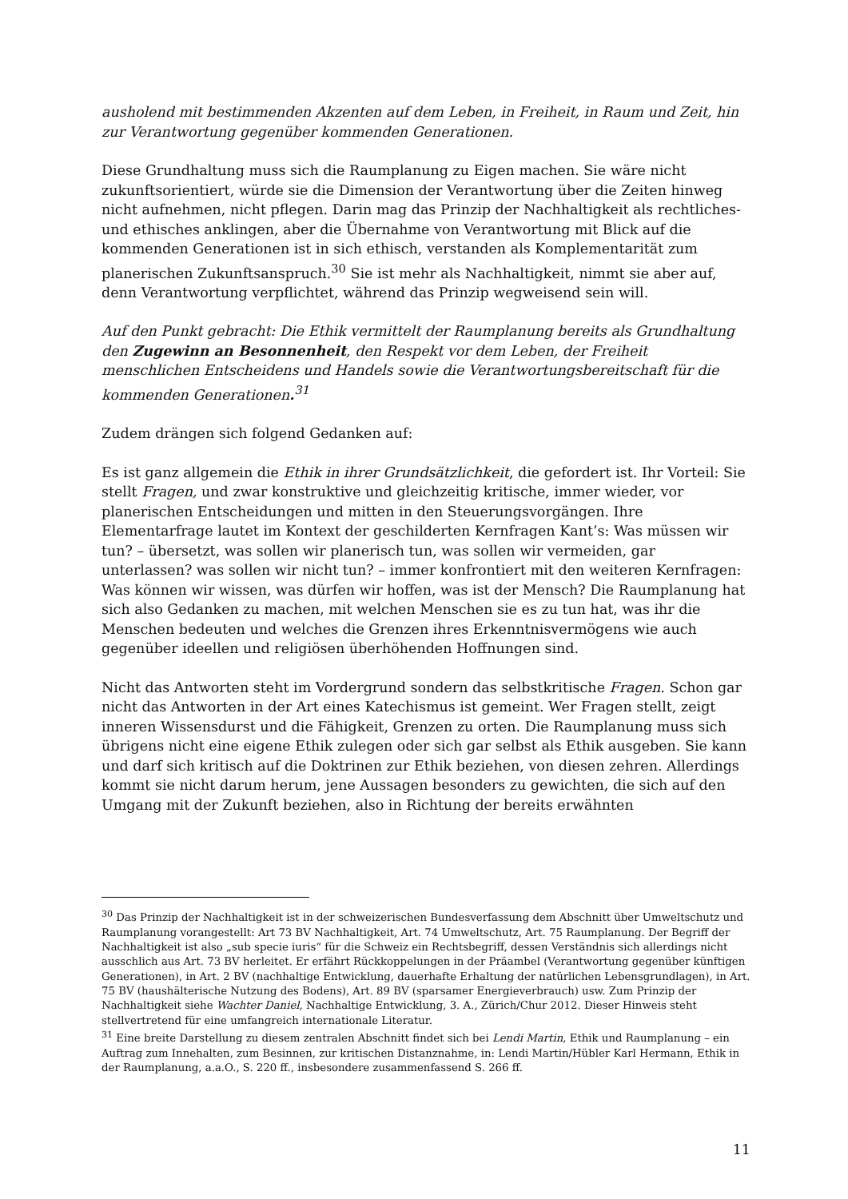ausholend mit bestimmenden Akzenten auf dem Leben, in Freiheit, in Raum und Zeit, hin zur Verantwortung gegenüber kommenden Generationen.
Diese Grundhaltung muss sich die Raumplanung zu Eigen machen. Sie wäre nicht zukunftsorientiert, würde sie die Dimension der Verantwortung über die Zeiten hinweg nicht aufnehmen, nicht pflegen. Darin mag das Prinzip der Nachhaltigkeit als rechtliches- und ethisches anklingen, aber die Übernahme von Verantwortung mit Blick auf die kommenden Generationen ist in sich ethisch, verstanden als Komplementarität zum planerischen Zukunftsanspruch.<sup>30</sup> Sie ist mehr als Nachhaltigkeit, nimmt sie aber auf, denn Verantwortung verpflichtet, während das Prinzip wegweisend sein will.
Auf den Punkt gebracht: Die Ethik vermittelt der Raumplanung bereits als Grundhaltung den Zugewinn an Besonnenheit, den Respekt vor dem Leben, der Freiheit menschlichen Entscheidens und Handels sowie die Verantwortungsbereitschaft für die kommenden Generationen.<sup>31</sup>
Zudem drängen sich folgend Gedanken auf:
Es ist ganz allgemein die Ethik in ihrer Grundsätzlichkeit, die gefordert ist. Ihr Vorteil: Sie stellt Fragen, und zwar konstruktive und gleichzeitig kritische, immer wieder, vor planerischen Entscheidungen und mitten in den Steuerungsvorgängen. Ihre Elementarfrage lautet im Kontext der geschilderten Kernfragen Kant’s: Was müssen wir tun? – übersetzt, was sollen wir planerisch tun, was sollen wir vermeiden, gar unterlassen? was sollen wir nicht tun? – immer konfrontiert mit den weiteren Kernfragen: Was können wir wissen, was dürfen wir hoffen, was ist der Mensch? Die Raumplanung hat sich also Gedanken zu machen, mit welchen Menschen sie es zu tun hat, was ihr die Menschen bedeuten und welches die Grenzen ihres Erkenntnisvermögens wie auch gegenüber ideellen und religiösen überhöhenden Hoffnungen sind.
Nicht das Antworten steht im Vordergrund sondern das selbstkritische Fragen. Schon gar nicht das Antworten in der Art eines Katechismus ist gemeint. Wer Fragen stellt, zeigt inneren Wissensdurst und die Fähigkeit, Grenzen zu orten. Die Raumplanung muss sich übrigens nicht eine eigene Ethik zulegen oder sich gar selbst als Ethik ausgeben. Sie kann und darf sich kritisch auf die Doktrinen zur Ethik beziehen, von diesen zehren. Allerdings kommt sie nicht darum herum, jene Aussagen besonders zu gewichten, die sich auf den Umgang mit der Zukunft beziehen, also in Richtung der bereits erwähnten
<sup>30</sup> Das Prinzip der Nachhaltigkeit ist in der schweizerischen Bundesverfassung dem Abschnitt über Umweltschutz und Raumplanung vorangestellt: Art 73 BV Nachhaltigkeit, Art. 74 Umweltschutz, Art. 75 Raumplanung. Der Begriff der Nachhaltigkeit ist also „sub specie iuris“ für die Schweiz ein Rechtsbegriff, dessen Verständnis sich allerdings nicht ausschlich aus Art. 73 BV herleitet. Er erfährt Rückkoppelungen in der Präambel (Verantwortung gegenüber künftigen Generationen), in Art. 2 BV (nachhaltige Entwicklung, dauerhafte Erhaltung der natürlichen Lebensgrundlagen), in Art. 75 BV (haushälterische Nutzung des Bodens), Art. 89 BV (sparsamer Energieverbrauch) usw. Zum Prinzip der Nachhaltigkeit siehe Wachter Daniel, Nachhaltige Entwicklung, 3. A., Zürich/Chur 2012. Dieser Hinweis steht stellvertretend für eine umfangreich internationale Literatur.
<sup>31</sup> Eine breite Darstellung zu diesem zentralen Abschnitt findet sich bei Lendi Martin, Ethik und Raumplanung – ein Auftrag zum Innehalten, zum Besinnen, zur kritischen Distanznahme, in: Lendi Martin/Hübler Karl Hermann, Ethik in der Raumplanung, a.a.O., S. 220 ff., insbesondere zusammenfassend S. 266 ff.
11